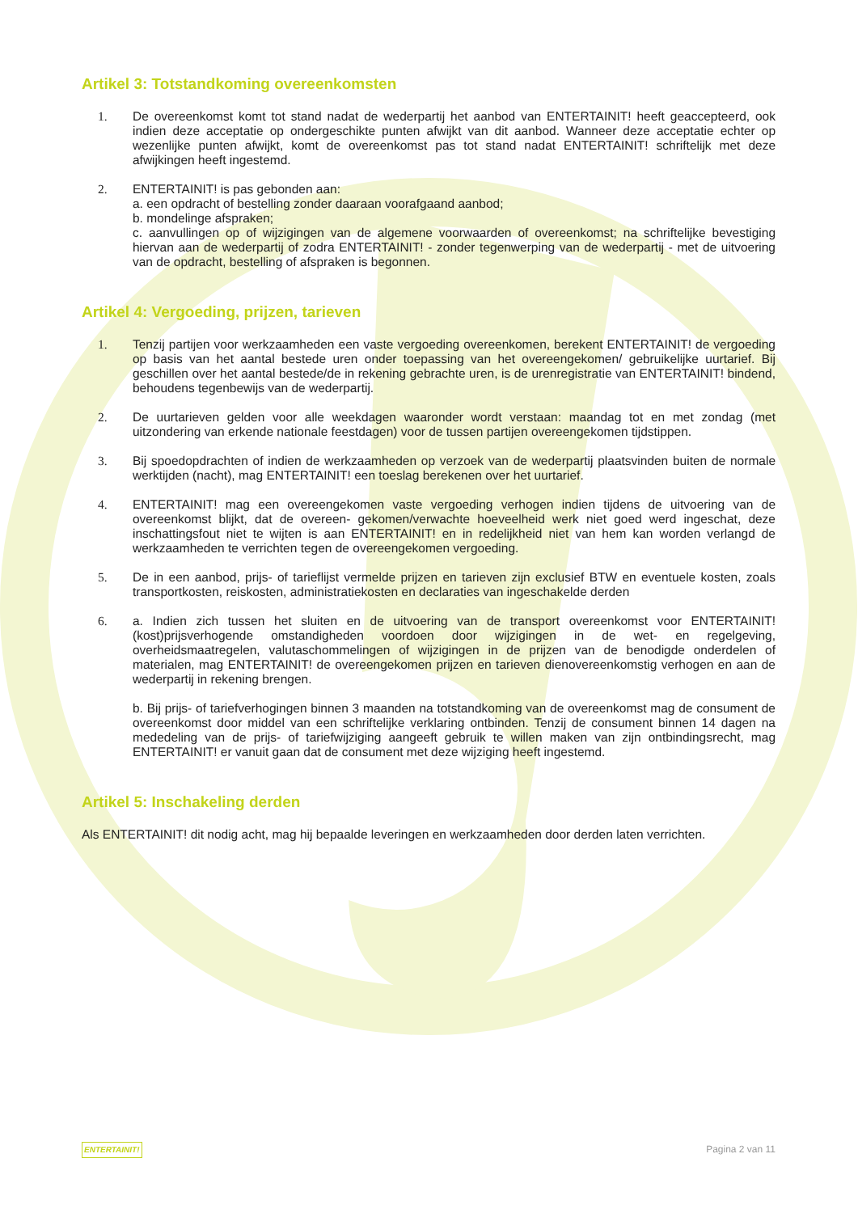Artikel 3: Totstandkoming overeenkomsten
1. De overeenkomst komt tot stand nadat de wederpartij het aanbod van ENTERTAINIT! heeft geaccepteerd, ook indien deze acceptatie op ondergeschikte punten afwijkt van dit aanbod. Wanneer deze acceptatie echter op wezenlijke punten afwijkt, komt de overeenkomst pas tot stand nadat ENTERTAINIT! schriftelijk met deze afwijkingen heeft ingestemd.
2. ENTERTAINIT! is pas gebonden aan:
a. een opdracht of bestelling zonder daaraan voorafgaand aanbod;
b. mondelinge afspraken;
c. aanvullingen op of wijzigingen van de algemene voorwaarden of overeenkomst; na schriftelijke bevestiging hiervan aan de wederpartij of zodra ENTERTAINIT! - zonder tegenwerping van de wederpartij - met de uitvoering van de opdracht, bestelling of afspraken is begonnen.
Artikel 4: Vergoeding, prijzen, tarieven
1. Tenzij partijen voor werkzaamheden een vaste vergoeding overeenkomen, berekent ENTERTAINIT! de vergoeding op basis van het aantal bestede uren onder toepassing van het overeengekomen/ gebruikelijke uurtarief. Bij geschillen over het aantal bestede/de in rekening gebrachte uren, is de urenregistratie van ENTERTAINIT! bindend, behoudens tegenbewijs van de wederpartij.
2. De uurtarieven gelden voor alle weekdagen waaronder wordt verstaan: maandag tot en met zondag (met uitzondering van erkende nationale feestdagen) voor de tussen partijen overeengekomen tijdstippen.
3. Bij spoedopdrachten of indien de werkzaamheden op verzoek van de wederpartij plaatsvinden buiten de normale werktijden (nacht), mag ENTERTAINIT! een toeslag berekenen over het uurtarief.
4. ENTERTAINIT! mag een overeengekomen vaste vergoeding verhogen indien tijdens de uitvoering van de overeenkomst blijkt, dat de overeen- gekomen/verwachte hoeveelheid werk niet goed werd ingeschat, deze inschattingsfout niet te wijten is aan ENTERTAINIT! en in redelijkheid niet van hem kan worden verlangd de werkzaamheden te verrichten tegen de overeengekomen vergoeding.
5. De in een aanbod, prijs- of tarieflijst vermelde prijzen en tarieven zijn exclusief BTW en eventuele kosten, zoals transportkosten, reiskosten, administratiekosten en declaraties van ingeschakelde derden
6. a. Indien zich tussen het sluiten en de uitvoering van de transport overeenkomst voor ENTERTAINIT! (kost)prijsverhogende omstandigheden voordoen door wijzigingen in de wet- en regelgeving, overheidsmaatregelen, valutaschommelingen of wijzigingen in de prijzen van de benodigde onderdelen of materialen, mag ENTERTAINIT! de overeengekomen prijzen en tarieven dienovereenkomstig verhogen en aan de wederpartij in rekening brengen.
b. Bij prijs- of tariefverhogingen binnen 3 maanden na totstandkoming van de overeenkomst mag de consument de overeenkomst door middel van een schriftelijke verklaring ontbinden. Tenzij de consument binnen 14 dagen na mededeling van de prijs- of tariefwijziging aangeeft gebruik te willen maken van zijn ontbindingsrecht, mag ENTERTAINIT! er vanuit gaan dat de consument met deze wijziging heeft ingestemd.
Artikel 5: Inschakeling derden
Als ENTERTAINIT! dit nodig acht, mag hij bepaalde leveringen en werkzaamheden door derden laten verrichten.
ENTERTAINIT! Pagina 2 van 11